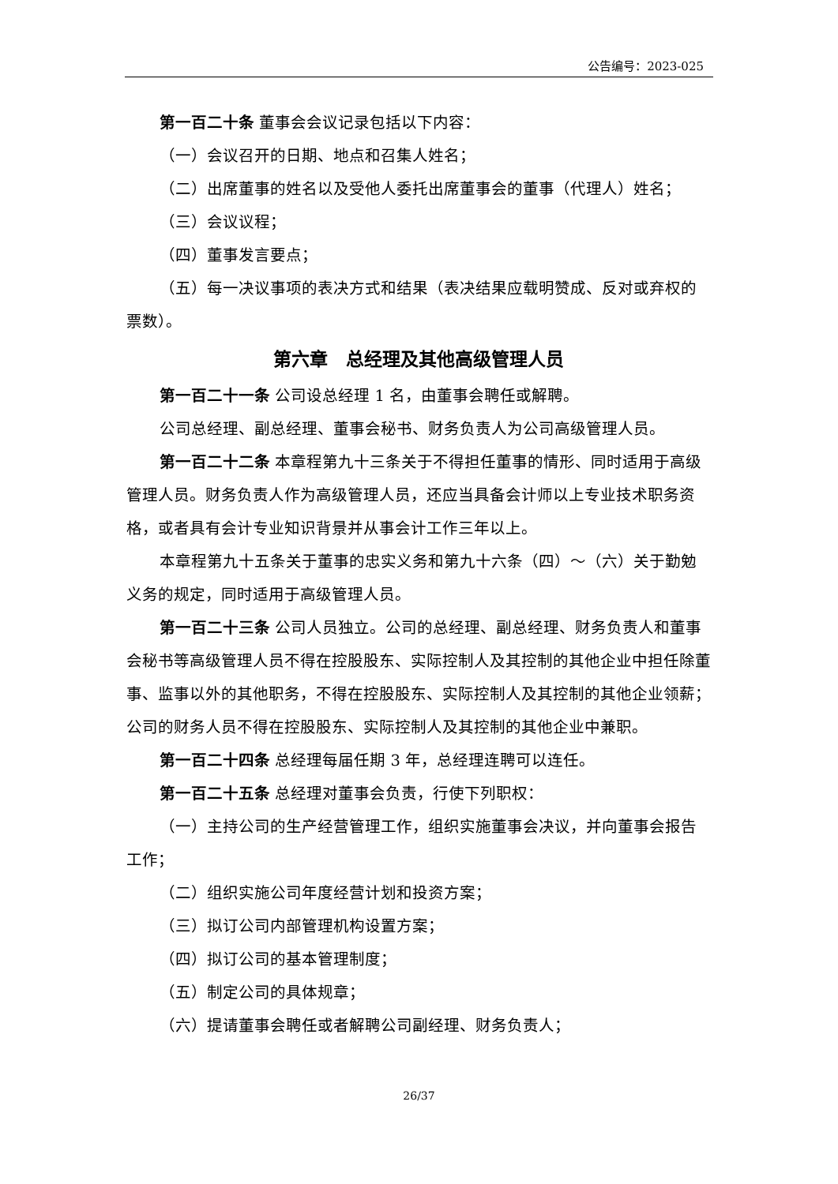公告编号：2023-025
第一百二十条 董事会会议记录包括以下内容：
（一）会议召开的日期、地点和召集人姓名；
（二）出席董事的姓名以及受他人委托出席董事会的董事（代理人）姓名；
（三）会议议程；
（四）董事发言要点；
（五）每一决议事项的表决方式和结果（表决结果应载明赞成、反对或弃权的票数）。
第六章　总经理及其他高级管理人员
第一百二十一条 公司设总经理 1 名，由董事会聘任或解聘。
公司总经理、副总经理、董事会秘书、财务负责人为公司高级管理人员。
第一百二十二条 本章程第九十三条关于不得担任董事的情形、同时适用于高级管理人员。财务负责人作为高级管理人员，还应当具备会计师以上专业技术职务资格，或者具有会计专业知识背景并从事会计工作三年以上。
本章程第九十五条关于董事的忠实义务和第九十六条（四）～（六）关于勤勉义务的规定，同时适用于高级管理人员。
第一百二十三条 公司人员独立。公司的总经理、副总经理、财务负责人和董事会秘书等高级管理人员不得在控股股东、实际控制人及其控制的其他企业中担任除董事、监事以外的其他职务，不得在控股股东、实际控制人及其控制的其他企业领薪；公司的财务人员不得在控股股东、实际控制人及其控制的其他企业中兼职。
第一百二十四条 总经理每届任期 3 年，总经理连聘可以连任。
第一百二十五条 总经理对董事会负责，行使下列职权：
（一）主持公司的生产经营管理工作，组织实施董事会决议，并向董事会报告工作；
（二）组织实施公司年度经营计划和投资方案；
（三）拟订公司内部管理机构设置方案；
（四）拟订公司的基本管理制度；
（五）制定公司的具体规章；
（六）提请董事会聘任或者解聘公司副经理、财务负责人；
26/37